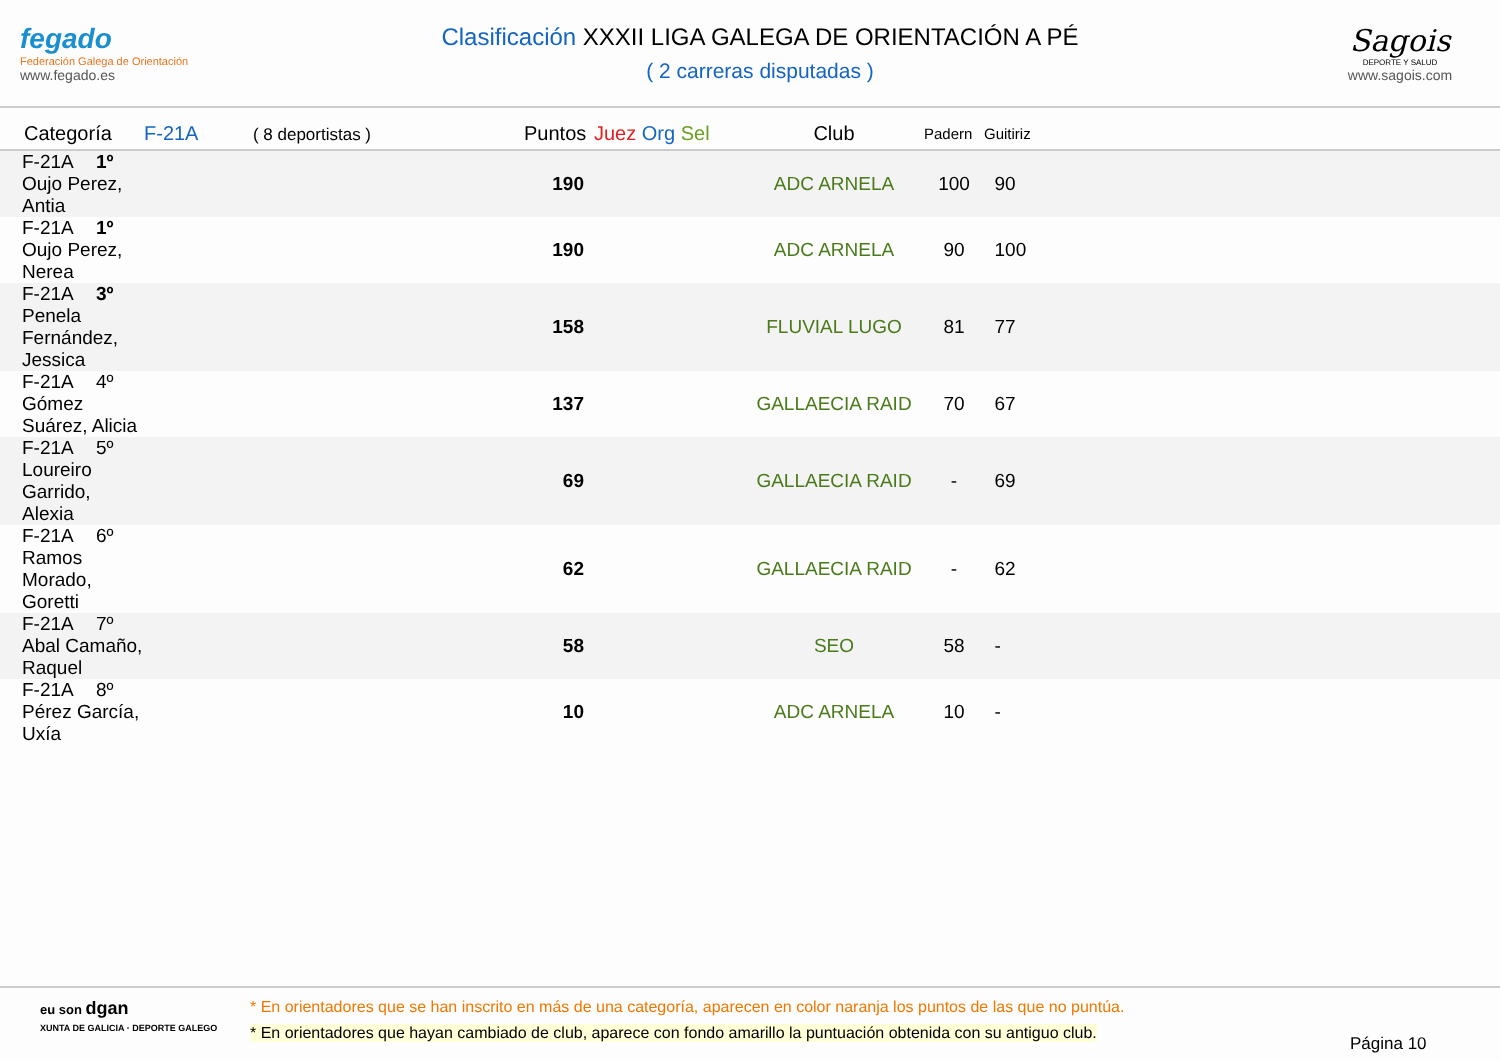fegado
Federación Galega de Orientación
www.fegado.es
Clasificación XXXII LIGA GALEGA DE ORIENTACIÓN A PÉ
( 2 carreras disputadas )
Sagois
DEPORTE Y SALUD
www.sagois.com
| Categoría | F-21A ( 8 deportistas ) | Puntos | Juez Org Sel | Club | Padern | Guitiriz |
| --- | --- | --- | --- | --- | --- | --- |
| F-21A 1º Oujo Perez, Antia | | 190 | | ADC ARNELA | 100 | 90 |
| F-21A 1º Oujo Perez, Nerea | | 190 | | ADC ARNELA | 90 | 100 |
| F-21A 3º Penela Fernández, Jessica | | 158 | | FLUVIAL LUGO | 81 | 77 |
| F-21A 4º Gómez Suárez, Alicia | | 137 | | GALLAECIA RAID | 70 | 67 |
| F-21A 5º Loureiro Garrido, Alexia | | 69 | | GALLAECIA RAID | - | 69 |
| F-21A 6º Ramos Morado, Goretti | | 62 | | GALLAECIA RAID | - | 62 |
| F-21A 7º Abal Camaño, Raquel | | 58 | | SEO | 58 | - |
| F-21A 8º Pérez García, Uxía | | 10 | | ADC ARNELA | 10 | - |
eu son dgan
XUNTA DE GALICIA · DEPORTE GALEGO
* En orientadores que se han inscrito en más de una categoría, aparecen en color naranja los puntos de las que no puntúa.
* En orientadores que hayan cambiado de club, aparece con fondo amarillo la puntuación obtenida con su antiguo club.
Página 10